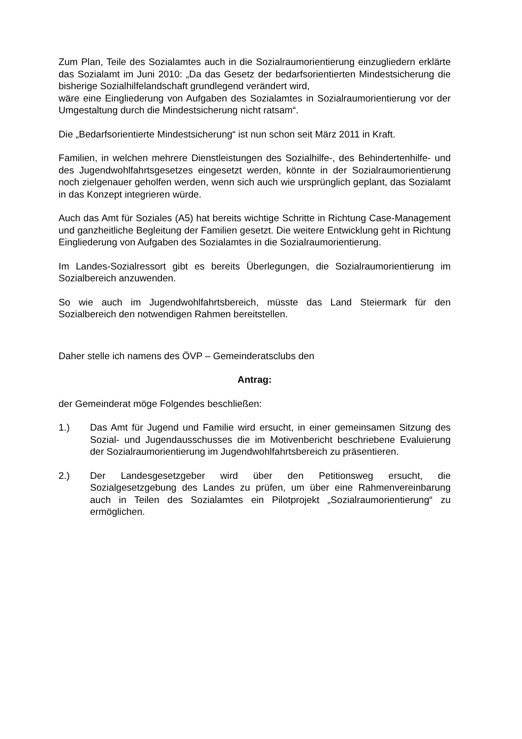Zum Plan, Teile des Sozialamtes auch in die Sozialraumorientierung einzugliedern erklärte das Sozialamt im Juni 2010: „Da das Gesetz der bedarfsorientierten Mindestsicherung die bisherige Sozialhilfelandschaft grundlegend verändert wird,
wäre eine Eingliederung von Aufgaben des Sozialamtes in Sozialraumorientierung vor der Umgestaltung durch die Mindestsicherung nicht ratsam“.
Die „Bedarfsorientierte Mindestsicherung“ ist nun schon seit März 2011 in Kraft.
Familien, in welchen mehrere Dienstleistungen des Sozialhilfe-, des Behindertenhilfe- und des Jugendwohlfahrtsgesetzes eingesetzt werden, könnte in der Sozialraumorientierung noch zielgenauer geholfen werden, wenn sich auch wie ursprünglich geplant, das Sozialamt in das Konzept integrieren würde.
Auch das Amt für Soziales (A5) hat bereits wichtige Schritte in Richtung Case-Management und ganzheitliche Begleitung der Familien gesetzt. Die weitere Entwicklung geht in Richtung Eingliederung von Aufgaben des Sozialamtes in die Sozialraumorientierung.
Im Landes-Sozialressort gibt es bereits Überlegungen, die Sozialraumorientierung im Sozialbereich anzuwenden.
So wie auch im Jugendwohlfahrtsbereich, müsste das Land Steiermark für den Sozialbereich den notwendigen Rahmen bereitstellen.
Daher stelle ich namens des ÖVP – Gemeinderatsclubs den
Antrag:
der Gemeinderat möge Folgendes beschließen:
1.) Das Amt für Jugend und Familie wird ersucht, in einer gemeinsamen Sitzung des Sozial- und Jugendausschusses die im Motivenbericht beschriebene Evaluierung der Sozialraumorientierung im Jugendwohlfahrtsbereich zu präsentieren.
2.) Der Landesgesetzgeber wird über den Petitionsweg ersucht, die Sozialgesetzgebung des Landes zu prüfen, um über eine Rahmenvereinbarung auch in Teilen des Sozialamtes ein Pilotprojekt „Sozialraumorientierung“ zu ermöglichen.